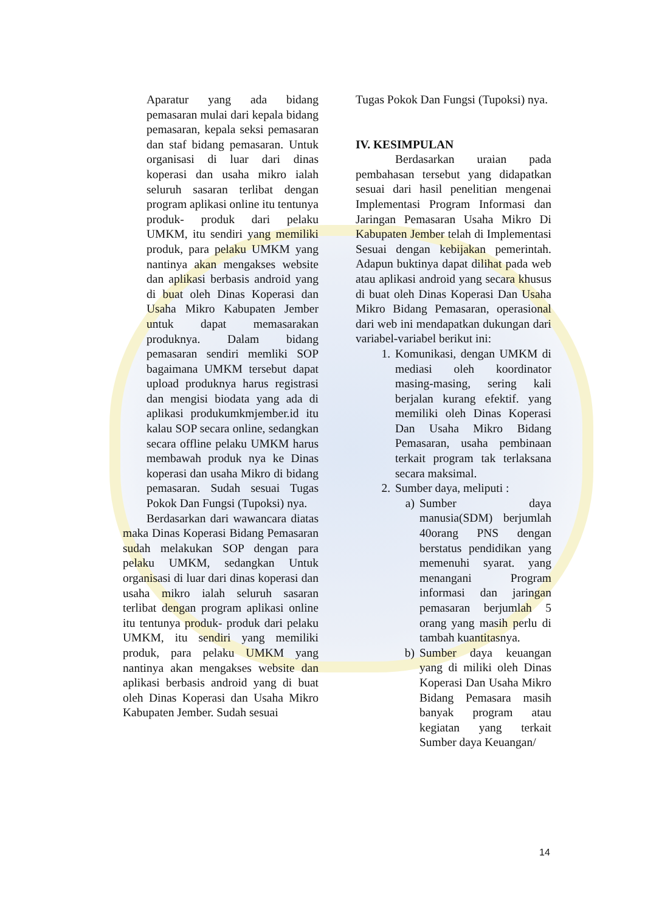Aparatur yang ada bidang pemasaran mulai dari kepala bidang pemasaran, kepala seksi pemasaran dan staf bidang pemasaran. Untuk organisasi di luar dari dinas koperasi dan usaha mikro ialah seluruh sasaran terlibat dengan program aplikasi online itu tentunya produk- produk dari pelaku UMKM, itu sendiri yang memiliki produk, para pelaku UMKM yang nantinya akan mengakses website dan aplikasi berbasis android yang di buat oleh Dinas Koperasi dan Usaha Mikro Kabupaten Jember untuk dapat memasarakan produknya. Dalam bidang pemasaran sendiri memliki SOP bagaimana UMKM tersebut dapat upload produknya harus registrasi dan mengisi biodata yang ada di aplikasi produkumkmjember.id itu kalau SOP secara online, sedangkan secara offline pelaku UMKM harus membawah produk nya ke Dinas koperasi dan usaha Mikro di bidang pemasaran. Sudah sesuai Tugas Pokok Dan Fungsi (Tupoksi) nya.
Berdasarkan dari wawancara diatas maka Dinas Koperasi Bidang Pemasaran sudah melakukan SOP dengan para pelaku UMKM, sedangkan Untuk organisasi di luar dari dinas koperasi dan usaha mikro ialah seluruh sasaran terlibat dengan program aplikasi online itu tentunya produk- produk dari pelaku UMKM, itu sendiri yang memiliki produk, para pelaku UMKM yang nantinya akan mengakses website dan aplikasi berbasis android yang di buat oleh Dinas Koperasi dan Usaha Mikro Kabupaten Jember. Sudah sesuai
Tugas Pokok Dan Fungsi (Tupoksi) nya.
IV. KESIMPULAN
Berdasarkan uraian pada pembahasan tersebut yang didapatkan sesuai dari hasil penelitian mengenai Implementasi Program Informasi dan Jaringan Pemasaran Usaha Mikro Di Kabupaten Jember telah di Implementasi Sesuai dengan kebijakan pemerintah. Adapun buktinya dapat dilihat pada web atau aplikasi android yang secara khusus di buat oleh Dinas Koperasi Dan Usaha Mikro Bidang Pemasaran, operasional dari web ini mendapatkan dukungan dari variabel-variabel berikut ini:
1. Komunikasi, dengan UMKM di mediasi oleh koordinator masing-masing, sering kali berjalan kurang efektif. yang memiliki oleh Dinas Koperasi Dan Usaha Mikro Bidang Pemasaran, usaha pembinaan terkait program tak terlaksana secara maksimal.
2. Sumber daya, meliputi :
a) Sumber daya manusia(SDM) berjumlah 40orang PNS dengan berstatus pendidikan yang memenuhi syarat. yang menangani Program informasi dan jaringan pemasaran berjumlah 5 orang yang masih perlu di tambah kuantitasnya.
b) Sumber daya keuangan yang di miliki oleh Dinas Koperasi Dan Usaha Mikro Bidang Pemasara masih banyak program atau kegiatan yang terkait Sumber daya Keuangan/
14